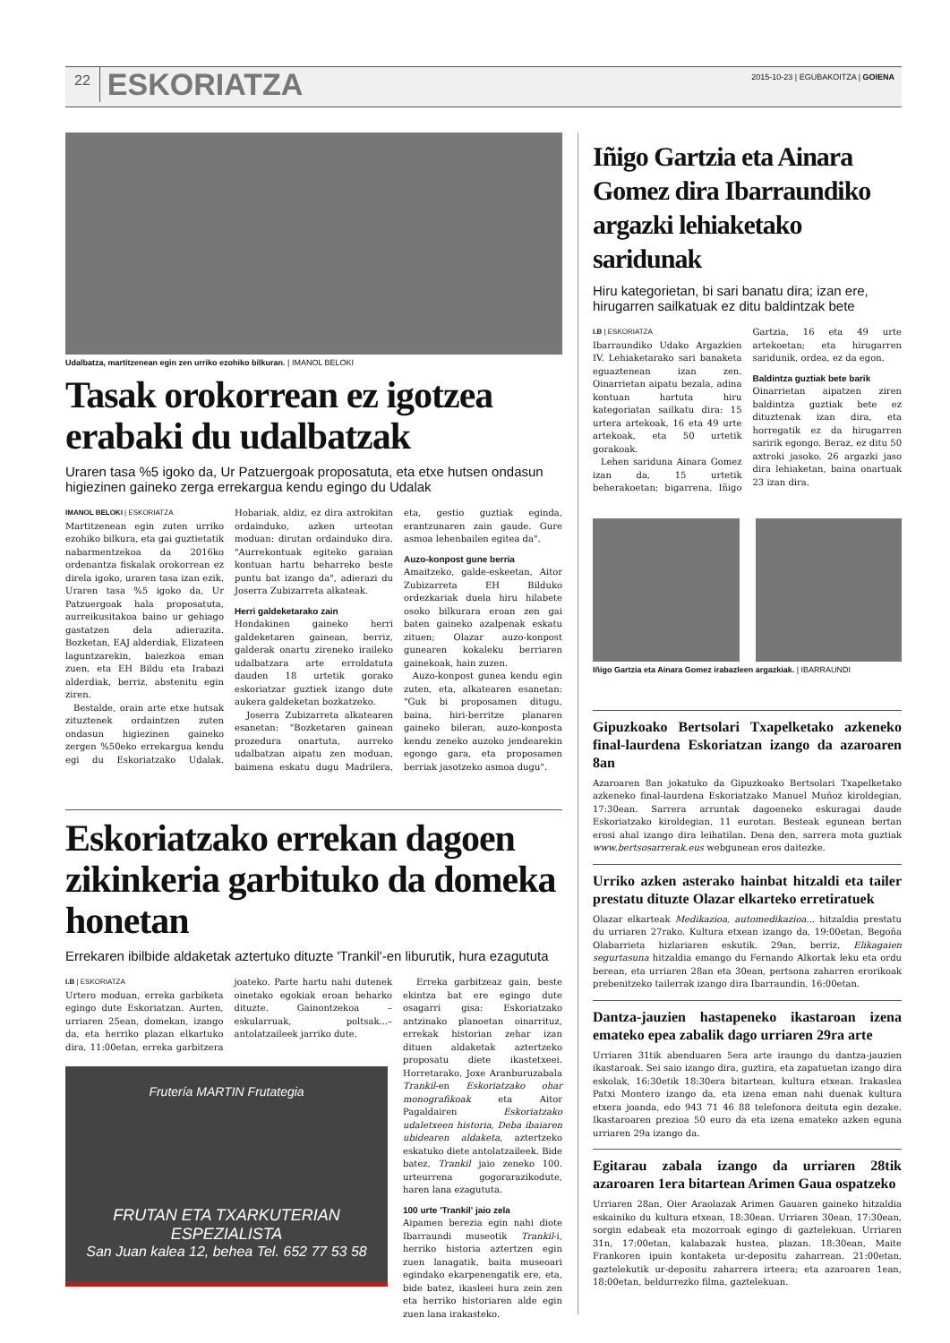22 ESKORIATZA 2015-10-23 | EGUBAKOITZA | GOIENA
Udalbatza, martitzenean egin zen urriko ezohiko bilkuran. | IMANOL BELOKI
Tasak orokorrean ez igotzea erabaki du udalbatzak
Uraren tasa %5 igoko da, Ur Patzuergoak proposatuta, eta etxe hutsen ondasun higiezinen gaineko zerga errekargua kendu egingo du Udalak
IMANOL BELOKI | ESKORIATZA
Martitzenean egin zuten urriko ezohiko bilkura, eta gai guztietatik nabarmentzekoa da 2016ko ordenantza fiskalak orokorrean ez direla igoko, uraren tasa izan ezik. Uraren tasa %5 igoko da, Ur Patzuergoak hala proposatuta, aurreikusitakoa baino ur gehiago gastatzen dela adierazita. Bozketan, EAJ alderdiak, Elizateen laguntzarekin, baiezkoa eman zuen, eta EH Bildu eta Irabazi alderdiak, berriz, abstenitu egin ziren.
Bestalde, orain arte etxe hutsak zituztenek ordaintzen zuten ondasun higiezinen gaineko zergen %50eko errekargua kendu egi du Eskoriatzako Udalak. Hobariak, aldiz, ez dira axtrokitan ordainduko, azken urteotan moduan: dirutan ordainduko dira. "Aurrekontuak egiteko garaian kontuan hartu beharreko beste puntu bat izango da", adierazi du Joserra Zubizarreta alkateak.
Herri galdeketarako zain
Hondakinen gaineko herri galdeketaren gainean, berriz, galderak onartu zireneko iraileko udalbatzara arte erroldatuta dauden 18 urtetik gorako eskoriatzar guztiek izango dute aukera galdeketan bozkatzeko.
Joserra Zubizarreta alkatearen esanetan: "Bozketaren gainean prozedura onartuta, aurreko udalbatzan aipatu zen moduan, baimena eskatu dugu Madrilera, eta, gestio guztiak eginda, erantzunaren zain gaude. Gure asmoa lehenbailen egitea da".
Auzo-konpost gune berria
Amaitzeko, galde-eskeetan, Aitor Zubizarreta EH Bilduko ordezkariak duela hiru hilabete osoko bilkurara eroan zen gai baten gaineko azalpenak eskatu zituen; Olazar auzo-konpost gunearen kokaleku berriaren gainekoak, hain zuzen.
Auzo-konpost gunea kendu egin zuten, eta, alkatearen esanetan: "Guk bi proposamen ditugu, baina, hiri-berritze planaren gaineko bileran, auzo-konposta kendu zeneko auzoko jendearekin egongo gara, eta proposamen berriak jasotzeko asmoa dugu".
Eskoriatzako errekan dagoen zikinkeria garbituko da domeka honetan
Errekaren ibilbide aldaketak aztertuko dituzte 'Trankil'-en liburutik, hura ezagututa
I.B | ESKORIATZA
Urtero moduan, erreka garbiketa egingo dute Eskoriatzan. Aurten, urriaren 25ean, domekan, izango da, eta herriko plazan elkartuko dira, 11:00etan, erreka garbitzera joateko. Parte hartu nahi dutenek oinetako egokiak eroan beharko dituzte. Gainontzekoa –eskularruak, poltsak...– antolatzaileek jarriko dute.
Frutería MARTIN Frutategia
FRUTAN ETA TXARKUTERIAN ESPEZIALISTA
San Juan kalea 12, behea Tel. 652 77 53 58
Erreka garbitzeaz gain, beste ekintza bat ere egingo dute osagarri gisa: Eskoriatzako antzinako planoetan oinarrituz, errekak historian zehar izan dituen aldaketak aztertzeko proposatu diete ikastetxeei. Horretarako, Joxe Aranburuzabala Trankil-en Eskoriatzako ohar monografikoak eta Aitor Pagaldairen Eskoriatzako udaletxeen historia, Deba ibaiaren ubidearen aldaketa, aztertzeko eskatuko diete antolatzaileek. Bide batez, Trankil jaio zeneko 100. urteurrena gogorarazikodute, haren lana ezagututa.
100 urte 'Trankil' jaio zela
Aipamen berezia egin nahi diote Ibarraundi museotik Trankil-i, herriko historia aztertzen egin zuen lanagatik, baita museoari egindako ekarpenengatik ere, eta, bide batez, ikasleei hura zein zen eta herriko historiaren alde egin zuen lana irakasteko.
Iñigo Gartzia eta Ainara Gomez dira Ibarraundiko argazki lehiaketako saridunak
Hiru kategorietan, bi sari banatu dira; izan ere, hirugarren sailkatuak ez ditu baldintzak bete
I.B | ESKORIATZA
Ibarraundiko Udako Argazkien IV. Lehiaketarako sari banaketa eguaztenean izan zen. Oinarrietan aipatu bezala, adina kontuan hartuta hiru kategoriatan sailkatu dira: 15 urtera artekoak, 16 eta 49 urte artekoak, eta 50 urtetik gorakoak.
Lehen sariduna Ainara Gomez izan da, 15 urtetik beherakoetan; bigarrena, Iñigo Gartzia, 16 eta 49 urte artekoetan; eta hirugarren saridunik, ordea, ez da egon.
Baldintza guztiak bete barik
Oinarrietan aipatzen ziren baldintza guztiak bete ez dituztenak izan dira, eta horregatik ez da hirugarren saririk egongo. Beraz, ez ditu 50 axtroki jasoko. 26 argazki jaso dira lehiaketan, baina onartuak 23 izan dira.
Iñigo Gartzia eta Ainara Gomez irabazleen argazkiak. | IBARRAUNDI
Gipuzkoako Bertsolari Txapelketako azkeneko final-laurdena Eskoriatzan izango da azaroaren 8an
Azaroaren 8an jokatuko da Gipuzkoako Bertsolari Txapelketako azkeneko final-laurdena Eskoriatzako Manuel Muñoz kiroldegian, 17:30ean. Sarrera arruntak dagoeneko eskuragai daude Eskoriatzako kiroldegian, 11 eurotan. Besteak egunean bertan erosi ahal izango dira leihatilan. Dena den, sarrera mota guztiak www.bertsosarrerak.eus webgunean eros daitezke.
Urriko azken asterako hainbat hitzaldi eta tailer prestatu dituzte Olazar elkarteko erretiratuek
Olazar elkarteak Medikazioa, automedikazioa... hitzaldia prestatu du urriaren 27rako. Kultura etxean izango da, 19:00etan, Begoña Olabarrieta hizlariaren eskutik. 29an, berriz, Elikagaien segurtasuna hitzaldia emango du Fernando Alkortak leku eta ordu berean, eta urriaren 28an eta 30ean, pertsona zaharren erorikoak prebenitzeko tailerrak izango dira Ibarraundin, 16:00etan.
Dantza-jauzien hastapeneko ikastaroan izena emateko epea zabalik dago urriaren 29ra arte
Urriaren 31tik abenduaren 5era arte iraungo du dantza-jauzien ikastaroak. Sei saio izango dira, guztira, eta zapatuetan izango dira eskolak, 16:30etik 18:30era bitartean, kultura etxean. Irakaslea Patxi Montero izango da, eta izena eman nahi duenak kultura etxera joanda, edo 943 71 46 88 telefonora deituta egin dezake. Ikastaroaren prezioa 50 euro da eta izena emateko azken eguna urriaren 29a izango da.
Egitarau zabala izango da urriaren 28tik azaroaren 1era bitartean Arimen Gaua ospatzeko
Urriaren 28an, Oier Araolazak Arimen Gauaren gaineko hitzaldia eskainiko du kultura etxean, 18:30ean. Urriaren 30ean, 17:30ean, sorgin edabeak eta mozorroak egingo di gaztelekuan. Urriaren 31n, 17:00etan, kalabazak hustea, plazan. 18:30ean, Maite Frankoren ipuin kontaketa ur-depositu zaharrean. 21:00etan, gaztelekutik ur-depositu zaharrera irteera; eta azaroaren 1ean, 18:00etan, beldurrezko filma, gaztelekuan.